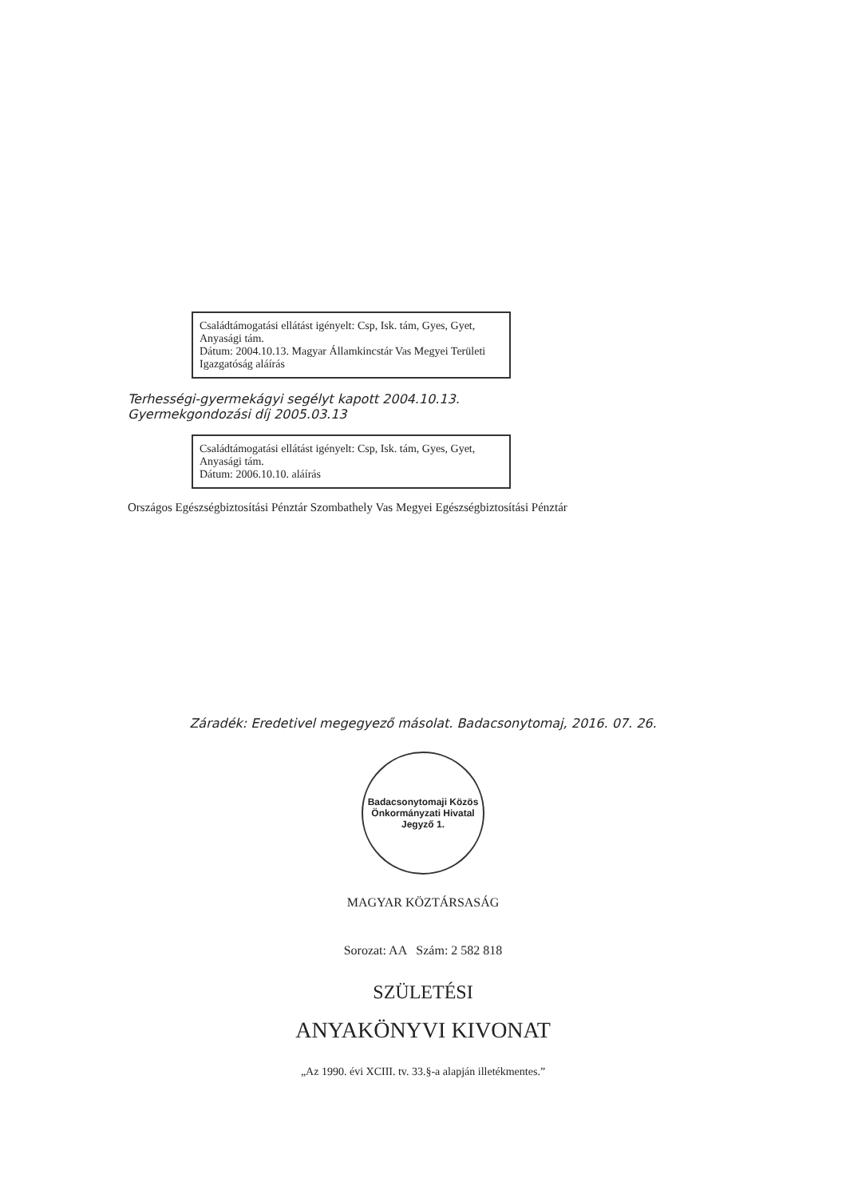Családtámogatási ellátást igényelt: Csp, Isk. tám, Gyes, Gyet, Anyasági tám.
Dátum: 2004.10.13. Magyar Államkincstár Vas Megyei Területi Igazgatóság aláírás
Terhességi-gyermekágyi segélyt kapott 2004.10.13. Gyermekgondozási díj 2005.03.13
Családtámogatási ellátást igényelt: Csp, Isk. tám, Gyes, Gyet, Anyasági tám.
Dátum: 2006.10.10. aláírás
Országos Egészségbiztosítási Pénztár Szombathely Vas Megyei Egészségbiztosítási Pénztár
Záradék: Eredetivel megegyező másolat. Badacsonytomaj, 2016. 07. 26.
Badacsonytomaji Közös Önkormányzati Hivatal Jegyző 1.
MAGYAR KÖZTÁRSASÁG
Sorozat: AA Szám: 2 582 818
SZÜLETÉSI
ANYAKÖNYVI KIVONAT
„Az 1990. évi XCIII. tv. 33.§-a alapján illetékmentes.”